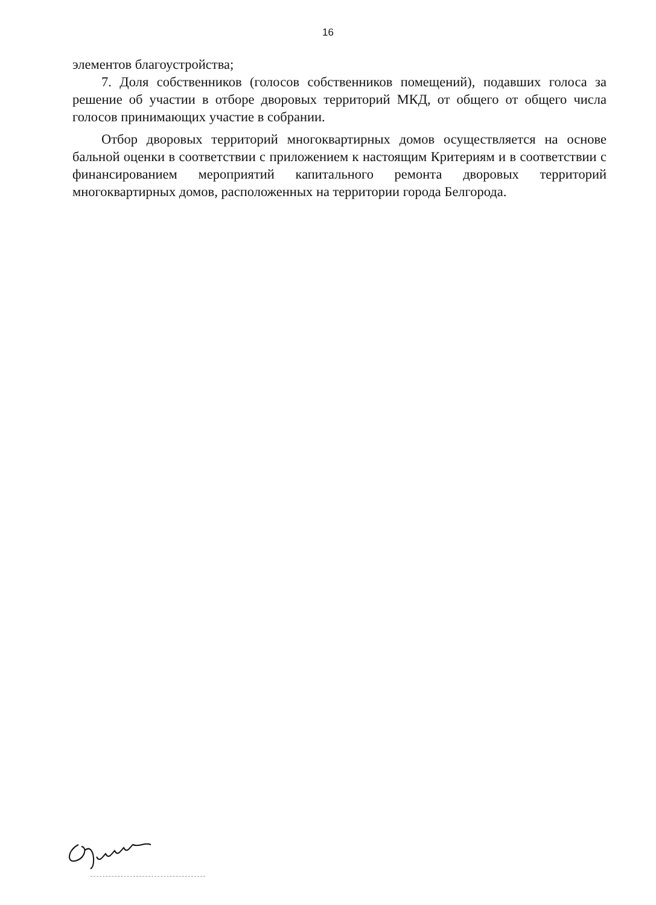16
элементов благоустройства;
7. Доля собственников (голосов собственников помещений), подавших голоса за решение об участии в отборе дворовых территорий МКД, от общего от общего числа голосов принимающих участие в собрании.
Отбор дворовых территорий многоквартирных домов осуществляется на основе бальной оценки в соответствии с приложением к настоящим Критериям и в соответствии с финансированием мероприятий капитального ремонта дворовых территорий многоквартирных домов, расположенных на территории города Белгорода.